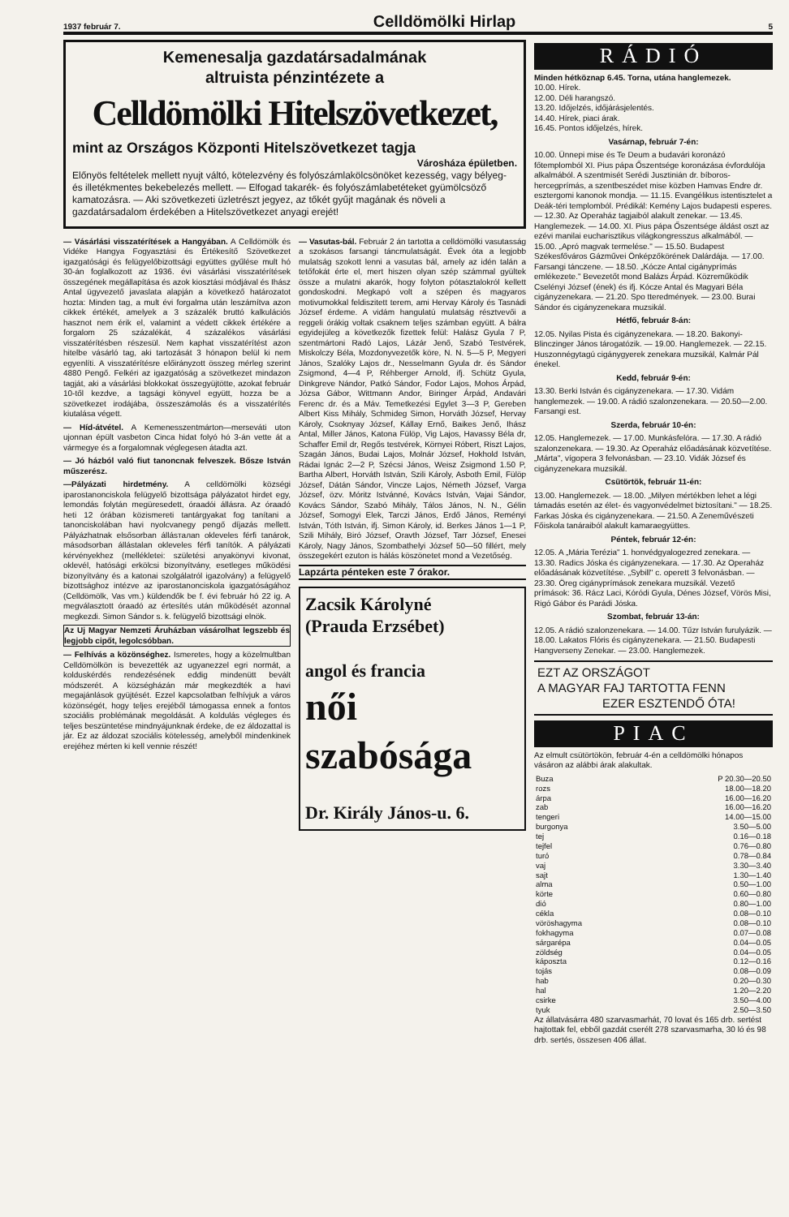1937 február 7. Celldömölki Hirlap 5
Kemenesalja gazdatársadalmának
altruista pénzintézete a
Celldömölki Hitelszövetkezet,
mint az Országos Központi Hitelszövetkezet tagja
Városháza épületben.
Előnyös feltételek mellett nyujt váltó, kötelezvény és folyószámlakölcsönöket kezesség, vagy bélyeg- és illetékmentes bekebelezés mellett. — Elfogad takarék- és folyószámlabetéteket gyümölcsöző kamatozásra. — Aki szövetkezeti üzletrészt jegyez, az tőkét gyűjt magának és növeli a gazdatársadalom érdekében a Hitelszövetkezet anyagi erejét!
— Vásárlási visszatérítések a Hangyában. A Celldömölk és Vidéke Hangya Fogyasztási és Értékesítő Szövetkezet igazgatósági és felügyelőbizottsági együttes gyűlése mult hó 30-án foglalkozott az 1936. évi vásárlási visszatérítések összegének megállapítása és azok kiosztási módjával és Ihász Antal ügyvezető javaslata alapján a következő határozatot hozta: Minden tag, a mult évi forgalma után leszámítva azon cikkek értékét, amelyek a 3 százalék bruttó kalkulációs hasznot nem érik el, valamint a védett cikkek értékére a forgalom 25 százalékát, 4 százalékos vásárlási visszatérítésben részesül. Nem kaphat visszatérítést azon hitelbe vásárló tag, aki tartozását 3 hónapon belül ki nem egyenlíti. A visszatérítésre előirányzott összeg mérleg szerint 4880 Pengő. Felkéri az igazgatóság a szövetkezet mindazon tagját, aki a vásárlási blokkokat összegyüjtötte, azokat február 10-től kezdve, a tagsági könyvel együtt, hozza be a szövetkezet irodájába, összeszámolás és a visszatérítés kiutalása végett.
— Híd-átvétel. A Kemenesszentmárton—merseváti uton ujonnan épült vasbeton Cinca hidat folyó hó 3-án vette át a vármegye és a forgalomnak véglegesen átadta azt.
— Jó házból való fiut tanoncnak felveszek. Bősze István műszerész.
—Pályázati hirdetmény. A celldömölki községi iparostanonciskola felügyelő bizottsága pályázatot hirdet egy, lemondás folytán megüresedett, óraadói állásra. Az óraadó heti 12 órában közismereti tantárgyakat fog tanítani a tanonciskolában havi nyolcvanegy pengő díjazás mellett. Pályázhatnak elsősorban állásталan okleveles férfi tanárok, másodsorban állástalan okleveles férfi tanítók. A pályázati kérvényekhez (mellékletei: születési anyakönyvi kivonat, oklevél, hatósági erkölcsi bizonyítvány, esetleges működési bizonyítvány és a katonai szolgálatról igazolvány) a felügyelő bizottsághoz intézve az iparostanonciskola igazgatóságához (Celldömölk, Vas vm.) küldendők be f. évi február hó 22 ig. A megválasztott óraadó az értesítés után működését azonnal megkezdi. Simon Sándor s. k. felügyelő bizottsági elnök.
Az Uj Magyar Nemzeti Áruházban vásárolhat legszebb és legjobb cipőt, legolcsóbban.
— Felhívás a közönséghez. Ismeretes, hogy a közelmultban Celldömölkön is bevezették az ugyanezzel egri normát, a kolduskérdés rendezésének eddig mindenütt bevált módszerét. A községházán már megkezdték a havi megajánlások gyüjtését. Ezzel kapcsolatban felhívjuk a város közönségét, hogy teljes erejéből támogassa ennek a fontos szociális problémának megoldását. A koldulás végleges és teljes beszüntetése mindnyájunknak érdeke, de ez áldozattal is jár. Ez az áldozat szociális kötelesség, amelyből mindenkinek erejéhez mérten ki kell vennie részét!
— Vasutas-bál. Február 2 án tartotta a celldömölki vasutasság a szokásos farsangi táncmulatságát. Évek óta a legjobb mulatság szokott lenni a vasutas bál, amely az idén talán a tetőfokát érte el, mert hiszen olyan szép számmal gyültek össze a mulatni akarók, hogy folyton pótasztalokról kellett gondoskodni. Megkapó volt a szépen és magyaros motivumokkal feldiszitett terem, ami Hervay Károly és Tasnádi József érdeme. A vidám hangulatú mulatság résztvevői a reggeli órákig voltak csaknem teljes számban együtt. A bálra egyidejüleg a következők fizettek felül: Halász Gyula 7 P, szentmártoni Radó Lajos, Lázár Jenő, Szabó Testvérek, Miskolczy Béla, Mozdonyvezetők köre, N. N. 5—5 P, Megyeri János, Szalóky Lajos dr., Nesselmann Gyula dr. és Sándor Zsigmond, 4—4 P, Réhberger Arnold, ifj. Schütz Gyula, Dinkgreve Nándor, Patkó Sándor, Fodor Lajos, Mohos Árpád, Józsa Gábor, Wittmann Andor, Biringer Árpád, Andavári Ferenc dr. és a Máv. Temetkezési Egylet 3—3 P, Gereben Albert Kiss Mihály, Schmideg Simon, Horváth József, Hervay Károly, Csoknyay József, Kállay Ernő, Baikes Jenő, Ihász Antal, Miller János, Katona Fülöp, Vig Lajos, Havassy Béla dr, Schaffer Emil dr, Regős testvérek, Környei Róbert, Riszt Lajos, Szagán János, Budai Lajos, Molnár József, Hokhold István, Rádai Ignác 2—2 P, Szécsi János, Weisz Zsigmond 1.50 P, Bartha Albert, Horváth István, Szili Károly, Asboth Emil, Fülöp József, Dátán Sándor, Vincze Lajos, Németh József, Varga József, özv. Móritz Istvánné, Kovács István, Vajai Sándor, Kovács Sándor, Szabó Mihály, Tálos János, N. N., Gélin József, Somogyi Elek, Tarczi János, Erdő János, Reményi István, Tóth István, ifj. Simon Károly, id. Berkes János 1—1 P, Szili Mihály, Biró József, Oravth József, Tarr József, Enesei Károly, Nagy János, Szombathelyi József 50—50 fillért, mely összegekért ezuton is hálás köszönetet mond a Vezetőség.
Lapzárta pénteken este 7 órakor.
Zacsik Károlyné
(Prauda Erzsébet)
angol és francia
női szabósága
Dr. Király János-u. 6.
RÁDIÓ
Minden hétköznap 6.45. Torna, utána hanglemezek.
10.00. Hírek.
12.00. Déli harangszó.
13.20. Időjelzés, időjárásjelentés.
14.40. Hírek, piaci árak.
16.45. Pontos időjelzés, hírek.
Vasárnap, február 7-én:
10.00. Ünnepi mise és Te Deum a budavári koronázó főtemplomból XI. Pius pápa Őszentsége koronázása évfordulója alkalmából. A szentmisét Serédi Jusztinián dr. bíboros-hercegprímás, a szentbeszédet mise közben Hamvas Endre dr. esztergomi kanonok mondja. — 11.15. Evangélikus istentisztelet a Deák-téri templomból. Prédikál: Kemény Lajos budapesti esperes. — 12.30. Az Operaház tagjaiból alakult zenekar. — 13.45. Hanglemezek. — 14.00. XI. Pius pápa Őszentsége áldást oszt az ezévi manilai eucharisztikus világkongresszus alkalmából. — 15.00. „Apró magvak termelése." — 15.50. Budapest Székesfőváros Gázművei Önképzőkörének Dalárdája. — 17.00. Farsangi tánczene. — 18.50. „Kócze Antal cigányprímás emlékezete." Bevezetőt mond Balázs Árpád. Közreműködik Cselényi József (ének) és ifj. Kócze Antal és Magyari Béla cigányzenekara. — 21.20. Spo tteredmények. — 23.00. Burai Sándor és cigányzenekara muzsikál.
Hétfő, február 8-án:
12.05. Nyilas Pista és cigányzenekara. — 18.20. Bakonyi-Blinczinger János tárogatózik. — 19.00. Hanglemezek. — 22.15. Huszonnégytagú cigánygyerek zenekara muzsikál, Kalmár Pál énekel.
Kedd, február 9-én:
13.30. Berki István és cigányzenekara. — 17.30. Vidám hanglemezek. — 19.00. A rádió szalonzenekara. — 20.50—2.00. Farsangi est.
Szerda, február 10-én:
12.05. Hanglemezek. — 17.00. Munkásfelóra. — 17.30. A rádió szalonzenekara. — 19.30. Az Operaház előadásának közvetítése. „Márta", vígopera 3 felvonásban. — 23.10. Vidák József és cigányzenekara muzsikál.
Csütörtök, február 11-én:
13.00. Hanglemezek. — 18.00. „Milyen mértékben lehet a légi támadás esetén az élet- és vagyonvédelmet biztosítani." — 18.25. Farkas Jóska és cigányzenekara. — 21.50. A Zeneművészeti Főiskola tanáraiból alakult kamaraegyüttes.
Péntek, február 12-én:
12.05. A „Mária Terézia" 1. honvédgyalogezred zenekara. — 13.30. Radics Jóska és cigányzenekara. — 17.30. Az Operaház előadásának közvetítése. „Sybill" c. operett 3 felvonásban. — 23.30. Öreg cigányprímások zenekara muzsikál. Vezető prímások: 36. Rácz Laci, Kóródi Gyula, Dénes József, Vörös Misi, Rigó Gábor és Parádi Jóska.
Szombat, február 13-án:
12.05. A rádió szalonzenekara. — 14.00. Tűzr István furulyázik. — 18.00. Lakatos Flóris és cigányzenekara. — 21.50. Budapesti Hangverseny Zenekar. — 23.00. Hanglemezek.
EZT AZ ORSZÁGOT
A MAGYAR FAJ TARTOTTA FENN
EZER ESZTENDŐ ÓTA!
PIAC
Az elmult csütörtökön, február 4-én a celldömölki hónapos vásáron az alábbi árak alakultak.
| Buza | P 20.30—20.50 |
| rozs | 18.00—18.20 |
| árpa | 16.00—16.20 |
| zab | 16.00—16.20 |
| tengeri | 14.00—15.00 |
| burgonya | 3.50—5.00 |
| tej | 0.16—0.18 |
| tejfel | 0.76—0.80 |
| turó | 0.78—0.84 |
| vaj | 3.30—3.40 |
| sajt | 1.30—1.40 |
| alma | 0.50—1.00 |
| körte | 0.60—0.80 |
| dió | 0.80—1.00 |
| cékla | 0.08—0.10 |
| vöröshagyma | 0.08—0.10 |
| fokhagyma | 0.07—0.08 |
| sárgarépa | 0.04—0.05 |
| zöldség | 0.04—0.05 |
| káposzta | 0.12—0.16 |
| tojás | 0.08—0.09 |
| hab | 0.20—0.30 |
| hal | 1.20—2.20 |
| csirke | 3.50—4.00 |
| tyuk | 2.50—3.50 |
Az állatvásárra 480 szarvasmarhát, 70 lovat és 165 drb. sertést hajtottak fel, ebből gazdát cserélt 278 szarvasmarha, 30 ló és 98 drb. sertés, összesen 406 állat.